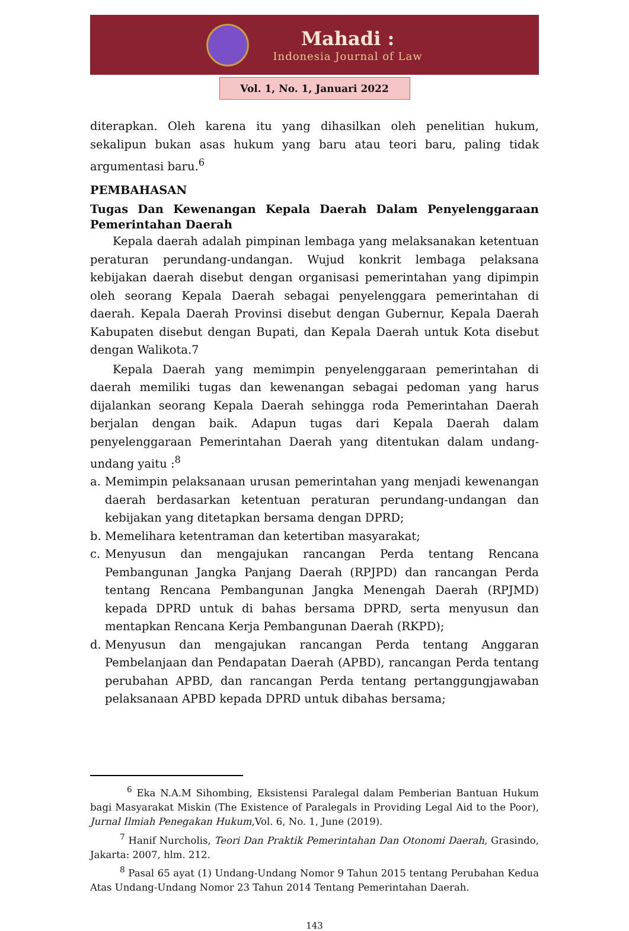Mahadi :
Indonesia Journal of Law
Vol. 1, No. 1, Januari 2022
diterapkan. Oleh karena itu yang dihasilkan oleh penelitian hukum, sekalipun bukan asas hukum yang baru atau teori baru, paling tidak argumentasi baru.<sup>6</sup>
PEMBAHASAN
Tugas Dan Kewenangan Kepala Daerah Dalam Penyelenggaraan
Pemerintahan Daerah
Kepala daerah adalah pimpinan lembaga yang melaksanakan ketentuan peraturan perundang-undangan. Wujud konkrit lembaga pelaksana kebijakan daerah disebut dengan organisasi pemerintahan yang dipimpin oleh seorang Kepala Daerah sebagai penyelenggara pemerintahan di daerah. Kepala Daerah Provinsi disebut dengan Gubernur, Kepala Daerah Kabupaten disebut dengan Bupati, dan Kepala Daerah untuk Kota disebut dengan Walikota.7
Kepala Daerah yang memimpin penyelenggaraan pemerintahan di daerah memiliki tugas dan kewenangan sebagai pedoman yang harus dijalankan seorang Kepala Daerah sehingga roda Pemerintahan Daerah berjalan dengan baik. Adapun tugas dari Kepala Daerah dalam penyelenggaraan Pemerintahan Daerah yang ditentukan dalam undang-undang yaitu :<sup>8</sup>
a. Memimpin pelaksanaan urusan pemerintahan yang menjadi kewenangan daerah berdasarkan ketentuan peraturan perundang-undangan dan kebijakan yang ditetapkan bersama dengan DPRD;
b. Memelihara ketentraman dan ketertiban masyarakat;
c. Menyusun dan mengajukan rancangan Perda tentang Rencana Pembangunan Jangka Panjang Daerah (RPJPD) dan rancangan Perda tentang Rencana Pembangunan Jangka Menengah Daerah (RPJMD) kepada DPRD untuk di bahas bersama DPRD, serta menyusun dan mentapkan Rencana Kerja Pembangunan Daerah (RKPD);
d. Menyusun dan mengajukan rancangan Perda tentang Anggaran Pembelanjaan dan Pendapatan Daerah (APBD), rancangan Perda tentang perubahan APBD, dan rancangan Perda tentang pertanggungjawaban pelaksanaan APBD kepada DPRD untuk dibahas bersama;
<sup>6</sup> Eka N.A.M Sihombing, Eksistensi Paralegal dalam Pemberian Bantuan Hukum bagi Masyarakat Miskin (The Existence of Paralegals in Providing Legal Aid to the Poor), Jurnal Ilmiah Penegakan Hukum,Vol. 6, No. 1, June (2019).
<sup>7</sup> Hanif Nurcholis, Teori Dan Praktik Pemerintahan Dan Otonomi Daerah, Grasindo, Jakarta: 2007, hlm. 212.
<sup>8</sup> Pasal 65 ayat (1) Undang-Undang Nomor 9 Tahun 2015 tentang Perubahan Kedua Atas Undang-Undang Nomor 23 Tahun 2014 Tentang Pemerintahan Daerah.
143